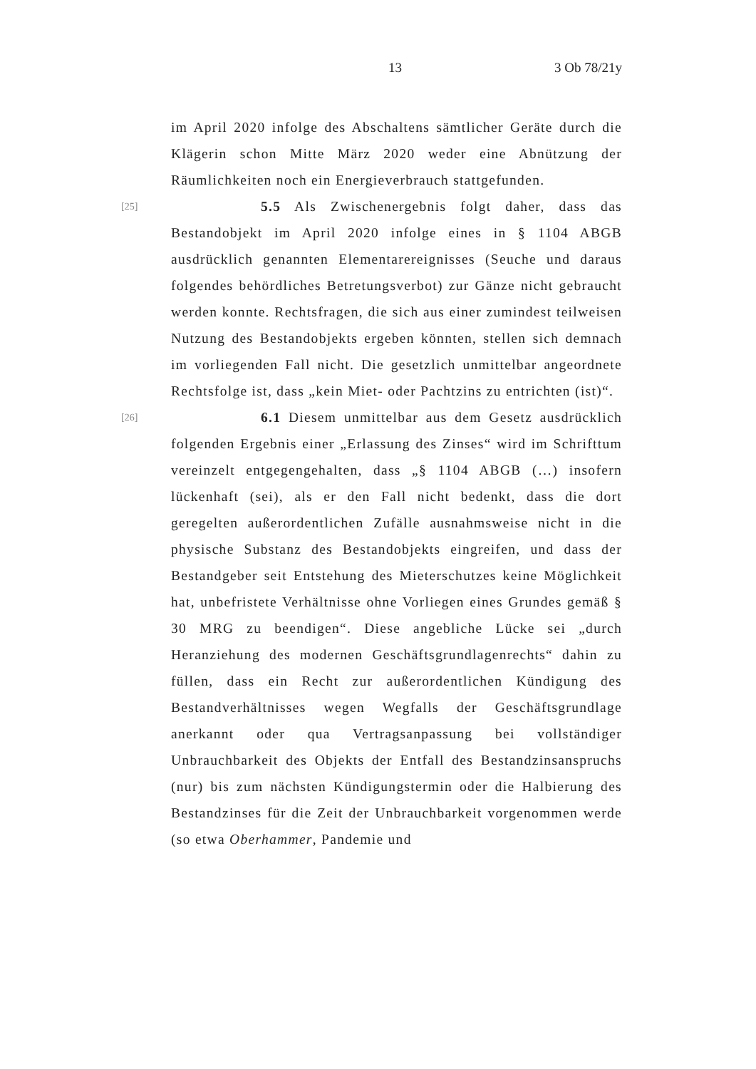13 3 Ob 78/21y
im April 2020 infolge des Abschaltens sämtlicher Geräte durch die Klägerin schon Mitte März 2020 weder eine Abnützung der Räumlichkeiten noch ein Energieverbrauch stattgefunden.
[25] 5.5 Als Zwischenergebnis folgt daher, dass das Bestandobjekt im April 2020 infolge eines in § 1104 ABGB ausdrücklich genannten Elementarereignisses (Seuche und daraus folgendes behördliches Betretungsverbot) zur Gänze nicht gebraucht werden konnte. Rechtsfragen, die sich aus einer zumindest teilweisen Nutzung des Bestandobjekts ergeben könnten, stellen sich demnach im vorliegenden Fall nicht. Die gesetzlich unmittelbar angeordnete Rechtsfolge ist, dass „kein Miet- oder Pachtzins zu entrichten (ist)“.
[26] 6.1 Diesem unmittelbar aus dem Gesetz ausdrücklich folgenden Ergebnis einer „Erlassung des Zinses“ wird im Schrifttum vereinzelt entgegengehalten, dass „§ 1104 ABGB (…) insofern lückenhaft (sei), als er den Fall nicht bedenkt, dass die dort geregelten außerordentlichen Zufälle ausnahmsweise nicht in die physische Substanz des Bestandobjekts eingreifen, und dass der Bestandgeber seit Entstehung des Mieterschutzes keine Möglichkeit hat, unbefristete Verhältnisse ohne Vorliegen eines Grundes gemäß § 30 MRG zu beendigen“. Diese angebliche Lücke sei „durch Heranziehung des modernen Geschäftsgrundlagenrechts“ dahin zu füllen, dass ein Recht zur außerordentlichen Kündigung des Bestandverhältnisses wegen Wegfalls der Geschäftsgrundlage anerkannt oder qua Vertragsanpassung bei vollständiger Unbrauchbarkeit des Objekts der Entfall des Bestandzinsanspruchs (nur) bis zum nächsten Kündigungstermin oder die Halbierung des Bestandzinses für die Zeit der Unbrauchbarkeit vorgenommen werde (so etwa Oberhammer, Pandemie und